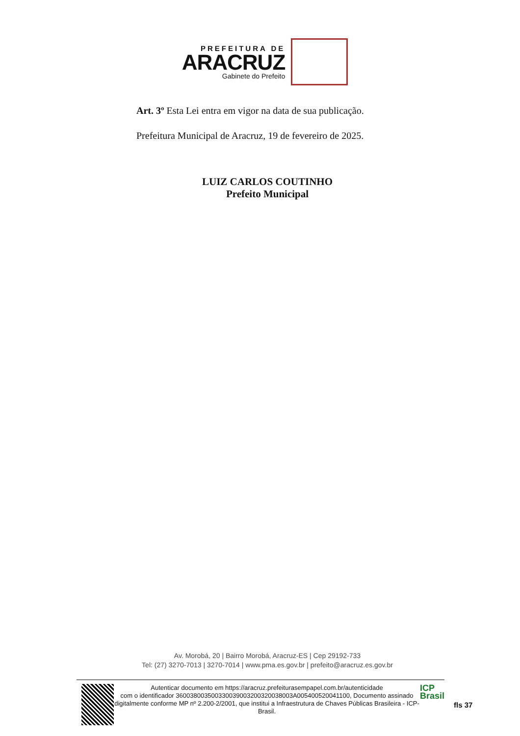PREFEITURA DE
ARACRUZ
Gabinete do Prefeito
Art. 3º Esta Lei entra em vigor na data de sua publicação.
Prefeitura Municipal de Aracruz, 19 de fevereiro de 2025.
LUIZ CARLOS COUTINHO
Prefeito Municipal
Av. Morobá, 20 | Bairro Morobá, Aracruz-ES | Cep 29192-733
Tel: (27) 3270-7013 | 3270-7014 | www.pma.es.gov.br | prefeito@aracruz.es.gov.br
Autenticar documento em https://aracruz.prefeiturasempapel.com.br/autenticidade
com o identificador 360038003500330039003200320038003A005400520041100, Documento assinado digitalmente conforme MP nº 2.200-2/2001, que institui a Infraestrutura de Chaves Públicas Brasileira - ICP-Brasil.
ICP
Brasil
fls 37